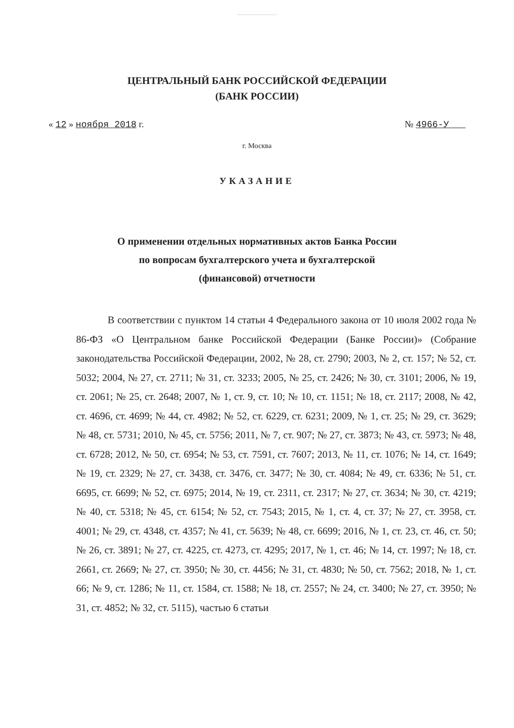ЦЕНТРАЛЬНЫЙ БАНК РОССИЙСКОЙ ФЕДЕРАЦИИ
(БАНК РОССИИ)
« 12 » ноября 2018 г. № 4966-У
г. Москва
УКАЗАНИЕ
О применении отдельных нормативных актов Банка России
по вопросам бухгалтерского учета и бухгалтерской
(финансовой) отчетности
В соответствии с пунктом 14 статьи 4 Федерального закона от 10 июля 2002 года № 86-ФЗ «О Центральном банке Российской Федерации (Банке России)» (Собрание законодательства Российской Федерации, 2002, № 28, ст. 2790; 2003, № 2, ст. 157; № 52, ст. 5032; 2004, № 27, ст. 2711; № 31, ст. 3233; 2005, № 25, ст. 2426; № 30, ст. 3101; 2006, № 19, ст. 2061; № 25, ст. 2648; 2007, № 1, ст. 9, ст. 10; № 10, ст. 1151; № 18, ст. 2117; 2008, № 42, ст. 4696, ст. 4699; № 44, ст. 4982; № 52, ст. 6229, ст. 6231; 2009, № 1, ст. 25; № 29, ст. 3629; № 48, ст. 5731; 2010, № 45, ст. 5756; 2011, № 7, ст. 907; № 27, ст. 3873; № 43, ст. 5973; № 48, ст. 6728; 2012, № 50, ст. 6954; № 53, ст. 7591, ст. 7607; 2013, № 11, ст. 1076; № 14, ст. 1649; № 19, ст. 2329; № 27, ст. 3438, ст. 3476, ст. 3477; № 30, ст. 4084; № 49, ст. 6336; № 51, ст. 6695, ст. 6699; № 52, ст. 6975; 2014, № 19, ст. 2311, ст. 2317; № 27, ст. 3634; № 30, ст. 4219; № 40, ст. 5318; № 45, ст. 6154; № 52, ст. 7543; 2015, № 1, ст. 4, ст. 37; № 27, ст. 3958, ст. 4001; № 29, ст. 4348, ст. 4357; № 41, ст. 5639; № 48, ст. 6699; 2016, № 1, ст. 23, ст. 46, ст. 50; № 26, ст. 3891; № 27, ст. 4225, ст. 4273, ст. 4295; 2017, № 1, ст. 46; № 14, ст. 1997; № 18, ст. 2661, ст. 2669; № 27, ст. 3950; № 30, ст. 4456; № 31, ст. 4830; № 50, ст. 7562; 2018, № 1, ст. 66; № 9, ст. 1286; № 11, ст. 1584, ст. 1588; № 18, ст. 2557; № 24, ст. 3400; № 27, ст. 3950; № 31, ст. 4852; № 32, ст. 5115), частью 6 статьи